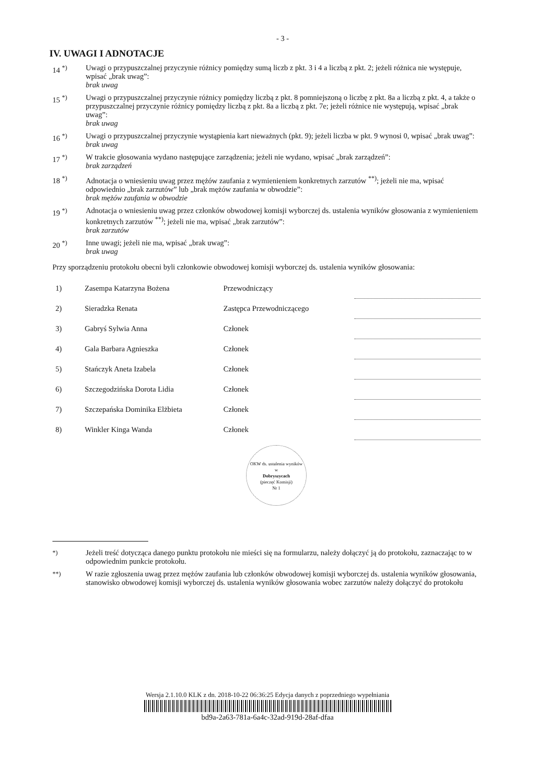- 3 -
IV. UWAGI I ADNOTACJE
14 <sup>*)</sup> Uwagi o przypuszczalnej przyczynie różnicy pomiędzy sumą liczb z pkt. 3 i 4 a liczbą z pkt. 2; jeżeli różnica nie występuje, wpisać „brak uwag”:
brak uwag
15 <sup>*)</sup> Uwagi o przypuszczalnej przyczynie różnicy pomiędzy liczbą z pkt. 8 pomniejszoną o liczbę z pkt. 8a a liczbą z pkt. 4, a także o przypuszczalnej przyczynie różnicy pomiędzy liczbą z pkt. 8a a liczbą z pkt. 7e; jeżeli różnice nie występują, wpisać „brak uwag”:
brak uwag
16 <sup>*)</sup> Uwagi o przypuszczalnej przyczynie wystąpienia kart nieważnych (pkt. 9); jeżeli liczba w pkt. 9 wynosi 0, wpisać „brak uwag”:
brak uwag
17 <sup>*)</sup> W trakcie głosowania wydano następujące zarządzenia; jeżeli nie wydano, wpisać „brak zarządzeń”:
brak zarządzeń
18 <sup>*)</sup> Adnotacja o wniesieniu uwag przez mężów zaufania z wymienieniem konkretnych zarzutów <sup>**)</sup>; jeżeli nie ma, wpisać odpowiednio „brak zarzutów” lub „brak mężów zaufania w obwodzie”:
brak mężów zaufania w obwodzie
19 <sup>*)</sup> Adnotacja o wniesieniu uwag przez członków obwodowej komisji wyborczej ds. ustalenia wyników głosowania z wymienieniem konkretnych zarzutów <sup>**)</sup>; jeżeli nie ma, wpisać „brak zarzutów”:
brak zarzutów
20 <sup>*)</sup> Inne uwagi; jeżeli nie ma, wpisać „brak uwag”:
brak uwag
Przy sporządzeniu protokołu obecni byli członkowie obwodowej komisji wyborczej ds. ustalenia wyników głosowania:
| 1) | Zasempa Katarzyna Bożena | Przewodniczący | |
| 2) | Sieradzka Renata | Zastępca Przewodniczącego | |
| 3) | Gabryś Sylwia Anna | Członek | |
| 4) | Gala Barbara Agnieszka | Członek | |
| 5) | Stańczyk Aneta Izabela | Członek | |
| 6) | Szczegodzińska Dorota Lidia | Członek | |
| 7) | Szczepańska Dominika Elżbieta | Członek | |
| 8) | Winkler Kinga Wanda | Członek | |
OKW ds. ustalenia wyników
w
Dobryszycach
(pieczęć Komisji)
Nr 1
<sup>*)</sup> Jeżeli treść dotycząca danego punktu protokołu nie mieści się na formularzu, należy dołączyć ją do protokołu, zaznaczając to w odpowiednim punkcie protokołu.
<sup>**)</sup> W razie zgłoszenia uwag przez mężów zaufania lub członków obwodowej komisji wyborczej ds. ustalenia wyników głosowania, stanowisko obwodowej komisji wyborczej ds. ustalenia wyników głosowania wobec zarzutów należy dołączyć do protokołu
Wersja 2.1.10.0 KLK z dn. 2018-10-22 06:36:25 Edycja danych z poprzedniego wypełniania
bd9a-2a63-781a-6a4c-32ad-919d-28af-dfaa